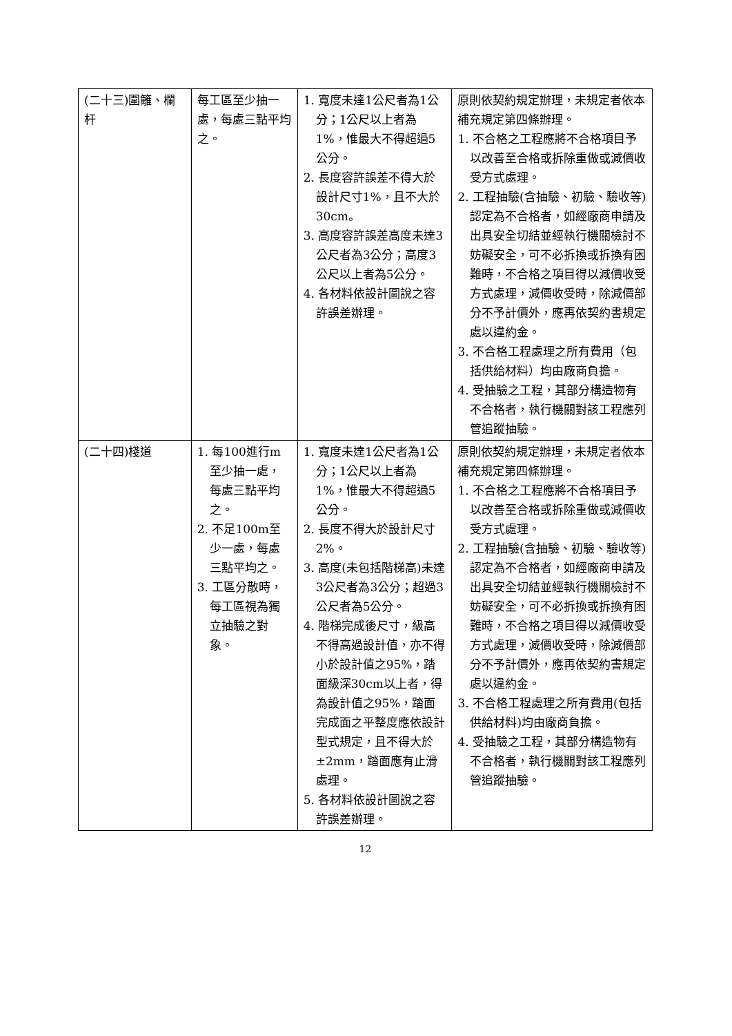| (二十三)圍籬、欄杆 | 每工區至少抽一處，每處三點平均之。 | 1. 寬度未達1公尺者為1公分；1公尺以上者為1%，惟最大不得超過5公分。 2. 長度容許誤差不得大於設計尺寸1%，且不大於30cm。 3. 高度容許誤差高度未達3公尺者為3公分；高度3公尺以上者為5公分。 4. 各材料依設計圖說之容許誤差辦理。 | 原則依契約規定辦理，未規定者依本補充規定第四條辦理。 1. 不合格之工程應將不合格項目予以改善至合格或拆除重做或減價收受方式處理。 2. 工程抽驗(含抽驗、初驗、驗收等)認定為不合格者，如經廠商申請及出具安全切結並經執行機關檢討不妨礙安全，可不必拆換或拆換有困難時，不合格之項目得以減價收受方式處理，減價收受時，除減價部分不予計價外，應再依契約書規定處以違約金。 3. 不合格工程處理之所有費用（包括供給材料）均由廠商負擔。 4. 受抽驗之工程，其部分構造物有不合格者，執行機關對該工程應列管追蹤抽驗。 |
| (二十四)棧道 | 1. 每100進行m至少抽一處，每處三點平均之。 2. 不足100m至少一處，每處三點平均之。 3. 工區分散時，每工區視為獨立抽驗之對象。 | 1. 寬度未達1公尺者為1公分；1公尺以上者為1%，惟最大不得超過5公分。 2. 長度不得大於設計尺寸2%。 3. 高度(未包括階梯高)未達3公尺者為3公分；超過3公尺者為5公分。 4. 階梯完成後尺寸，級高不得高過設計值，亦不得小於設計值之95%，踏面級深30cm以上者，得為設計值之95%，踏面完成面之平整度應依設計型式規定，且不得大於±2mm，踏面應有止滑處理。 5. 各材料依設計圖說之容許誤差辦理。 | 原則依契約規定辦理，未規定者依本補充規定第四條辦理。 1. 不合格之工程應將不合格項目予以改善至合格或拆除重做或減價收受方式處理。 2. 工程抽驗(含抽驗、初驗、驗收等)認定為不合格者，如經廠商申請及出具安全切結並經執行機關檢討不妨礙安全，可不必拆換或拆換有困難時，不合格之項目得以減價收受方式處理，減價收受時，除減價部分不予計價外，應再依契約書規定處以違約金。 3. 不合格工程處理之所有費用(包括供給材料)均由廠商負擔。 4. 受抽驗之工程，其部分構造物有不合格者，執行機關對該工程應列管追蹤抽驗。 |
12